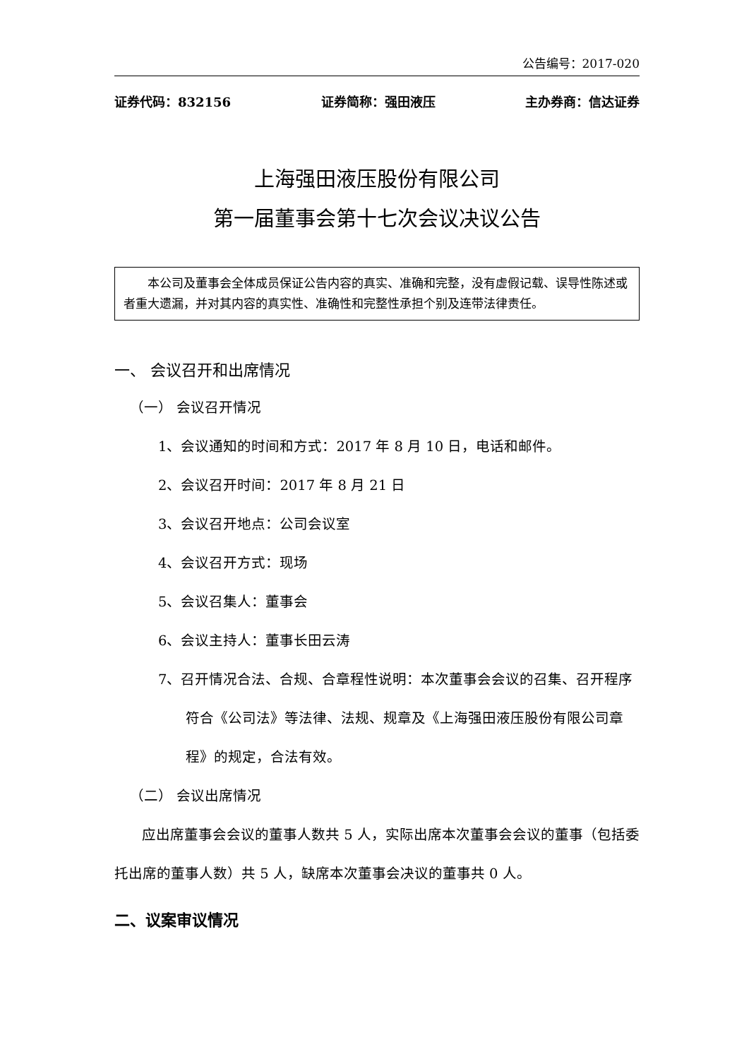公告编号：2017-020
证券代码：832156 证券简称：强田液压 主办券商：信达证券
上海强田液压股份有限公司
第一届董事会第十七次会议决议公告
本公司及董事会全体成员保证公告内容的真实、准确和完整，没有虚假记载、误导性陈述或者重大遗漏，并对其内容的真实性、准确性和完整性承担个别及连带法律责任。
一、 会议召开和出席情况
（一） 会议召开情况
1、会议通知的时间和方式：2017 年 8 月 10 日，电话和邮件。
2、会议召开时间：2017 年 8 月 21 日
3、会议召开地点：公司会议室
4、会议召开方式：现场
5、会议召集人：董事会
6、会议主持人：董事长田云涛
7、召开情况合法、合规、合章程性说明：本次董事会会议的召集、召开程序符合《公司法》等法律、法规、规章及《上海强田液压股份有限公司章程》的规定，合法有效。
（二） 会议出席情况
应出席董事会会议的董事人数共 5 人，实际出席本次董事会会议的董事（包括委托出席的董事人数）共 5 人，缺席本次董事会决议的董事共 0 人。
二、议案审议情况